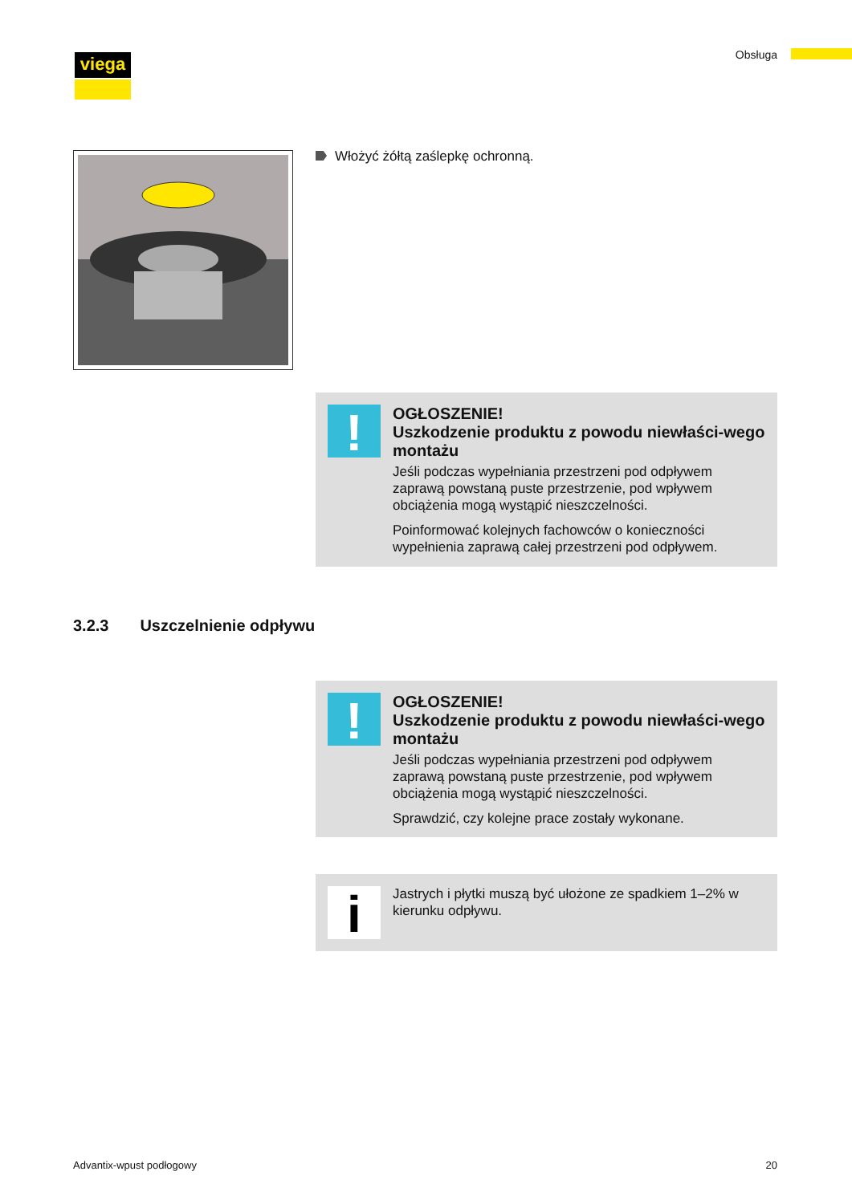viega Obsługa
Włożyć żółtą zaślepkę ochronną.
!
OGŁOSZENIE!
Uszkodzenie produktu z powodu niewłaści-wego montażu
Jeśli podczas wypełniania przestrzeni pod odpływem zaprawą powstaną puste przestrzenie, pod wpływem obciążenia mogą wystąpić nieszczelności.
Poinformować kolejnych fachowców o konieczności wypełnienia zaprawą całej przestrzeni pod odpływem.
3.2.3 Uszczelnienie odpływu
!
OGŁOSZENIE!
Uszkodzenie produktu z powodu niewłaści-wego montażu
Jeśli podczas wypełniania przestrzeni pod odpływem zaprawą powstaną puste przestrzenie, pod wpływem obciążenia mogą wystąpić nieszczelności.
Sprawdzić, czy kolejne prace zostały wykonane.
i
Jastrych i płytki muszą być ułożone ze spadkiem 1–2% w kierunku odpływu.
Advantix-wpust podłogowy 20